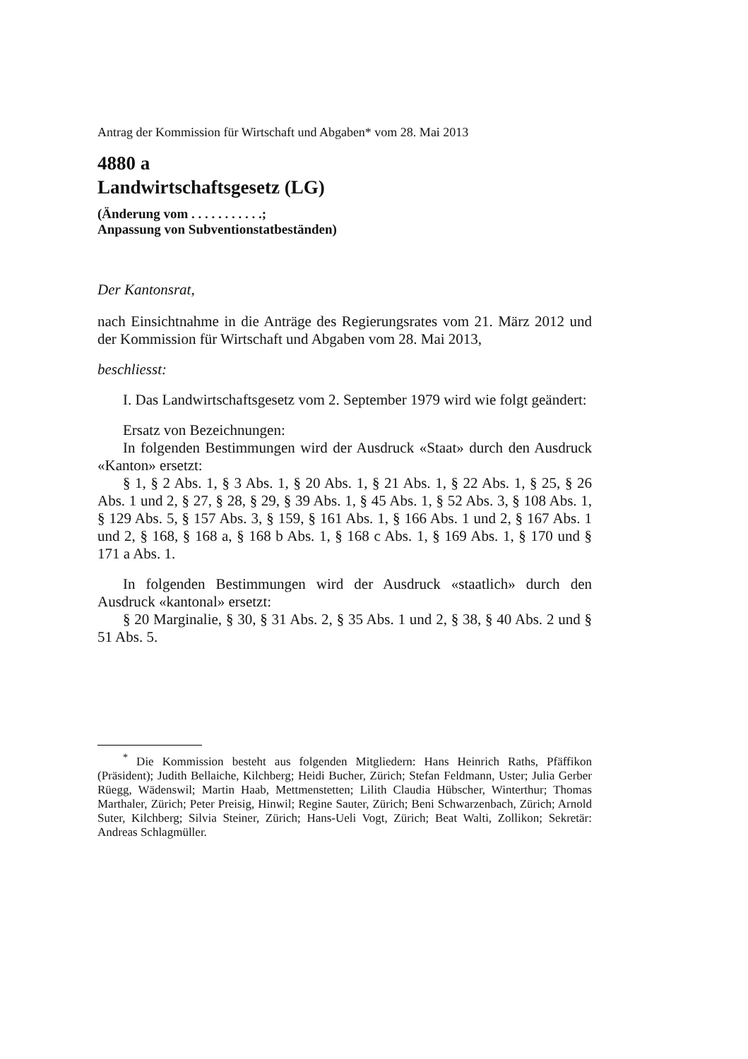Antrag der Kommission für Wirtschaft und Abgaben* vom 28. Mai 2013
4880 a
Landwirtschaftsgesetz (LG)
(Änderung vom . . . . . . . . . . .;
Anpassung von Subventionstatbeständen)
Der Kantonsrat,
nach Einsichtnahme in die Anträge des Regierungsrates vom 21. März 2012 und der Kommission für Wirtschaft und Abgaben vom 28. Mai 2013,
beschliesst:
I. Das Landwirtschaftsgesetz vom 2. September 1979 wird wie folgt geändert:
Ersatz von Bezeichnungen:
In folgenden Bestimmungen wird der Ausdruck «Staat» durch den Ausdruck «Kanton» ersetzt:
§ 1, § 2 Abs. 1, § 3 Abs. 1, § 20 Abs. 1, § 21 Abs. 1, § 22 Abs. 1, § 25, § 26 Abs. 1 und 2, § 27, § 28, § 29, § 39 Abs. 1, § 45 Abs. 1, § 52 Abs. 3, § 108 Abs. 1, § 129 Abs. 5, § 157 Abs. 3, § 159, § 161 Abs. 1, § 166 Abs. 1 und 2, § 167 Abs. 1 und 2, § 168, § 168 a, § 168 b Abs. 1, § 168 c Abs. 1, § 169 Abs. 1, § 170 und § 171 a Abs. 1.
In folgenden Bestimmungen wird der Ausdruck «staatlich» durch den Ausdruck «kantonal» ersetzt:
§ 20 Marginalie, § 30, § 31 Abs. 2, § 35 Abs. 1 und 2, § 38, § 40 Abs. 2 und § 51 Abs. 5.
<sup>*</sup> Die Kommission besteht aus folgenden Mitgliedern: Hans Heinrich Raths, Pfäffikon (Präsident); Judith Bellaiche, Kilchberg; Heidi Bucher, Zürich; Stefan Feldmann, Uster; Julia Gerber Rüegg, Wädenswil; Martin Haab, Mettmenstetten; Lilith Claudia Hübscher, Winterthur; Thomas Marthaler, Zürich; Peter Preisig, Hinwil; Regine Sauter, Zürich; Beni Schwarzenbach, Zürich; Arnold Suter, Kilchberg; Silvia Steiner, Zürich; Hans-Ueli Vogt, Zürich; Beat Walti, Zollikon; Sekretär: Andreas Schlagmüller.